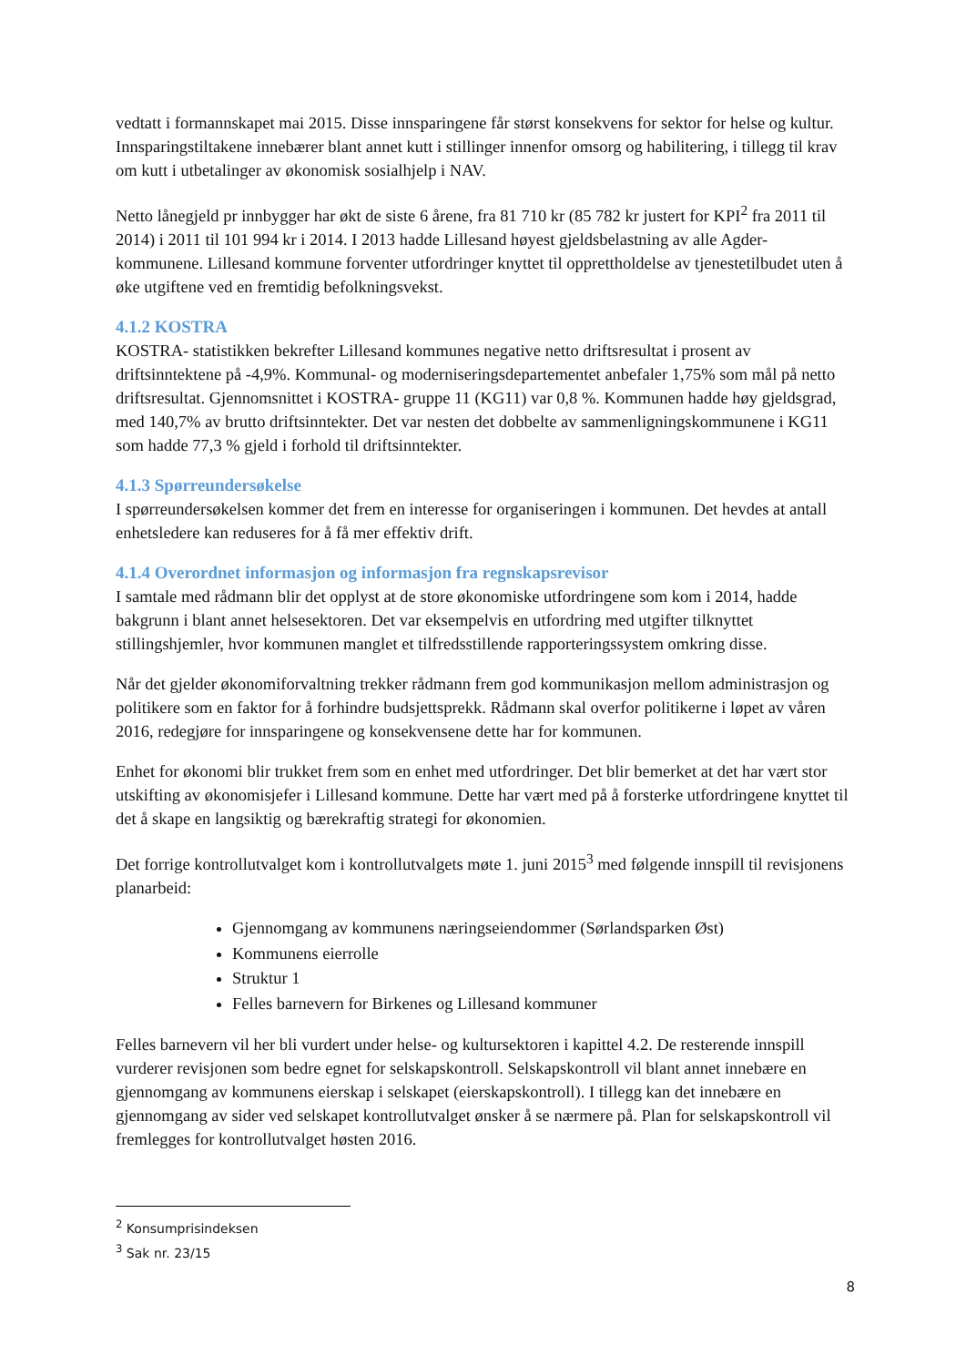vedtatt i formannskapet mai 2015. Disse innsparingene får størst konsekvens for sektor for helse og kultur. Innsparingstiltakene innebærer blant annet kutt i stillinger innenfor omsorg og habilitering, i tillegg til krav om kutt i utbetalinger av økonomisk sosialhjelp i NAV.
Netto lånegjeld pr innbygger har økt de siste 6 årene, fra 81 710 kr (85 782 kr justert for KPI<sup>2</sup> fra 2011 til 2014) i 2011 til 101 994 kr i 2014. I 2013 hadde Lillesand høyest gjeldsbelastning av alle Agder-kommunene. Lillesand kommune forventer utfordringer knyttet til opprettholdelse av tjenestetilbudet uten å øke utgiftene ved en fremtidig befolkningsvekst.
4.1.2 KOSTRA
KOSTRA- statistikken bekrefter Lillesand kommunes negative netto driftsresultat i prosent av driftsinntektene på -4,9%. Kommunal- og moderniseringsdepartementet anbefaler 1,75% som mål på netto driftsresultat. Gjennomsnittet i KOSTRA- gruppe 11 (KG11) var 0,8 %. Kommunen hadde høy gjeldsgrad, med 140,7% av brutto driftsinntekter. Det var nesten det dobbelte av sammenligningskommunene i KG11 som hadde 77,3 % gjeld i forhold til driftsinntekter.
4.1.3 Spørreundersøkelse
I spørreundersøkelsen kommer det frem en interesse for organiseringen i kommunen. Det hevdes at antall enhetsledere kan reduseres for å få mer effektiv drift.
4.1.4 Overordnet informasjon og informasjon fra regnskapsrevisor
I samtale med rådmann blir det opplyst at de store økonomiske utfordringene som kom i 2014, hadde bakgrunn i blant annet helsesektoren. Det var eksempelvis en utfordring med utgifter tilknyttet stillingshjemler, hvor kommunen manglet et tilfredsstillende rapporteringssystem omkring disse.
Når det gjelder økonomiforvaltning trekker rådmann frem god kommunikasjon mellom administrasjon og politikere som en faktor for å forhindre budsjettsprekk. Rådmann skal overfor politikerne i løpet av våren 2016, redegjøre for innsparingene og konsekvensene dette har for kommunen.
Enhet for økonomi blir trukket frem som en enhet med utfordringer. Det blir bemerket at det har vært stor utskifting av økonomisjefer i Lillesand kommune. Dette har vært med på å forsterke utfordringene knyttet til det å skape en langsiktig og bærekraftig strategi for økonomien.
Det forrige kontrollutvalget kom i kontrollutvalgets møte 1. juni 2015<sup>3</sup> med følgende innspill til revisjonens planarbeid:
Gjennomgang av kommunens næringseiendommer (Sørlandsparken Øst)
Kommunens eierrolle
Struktur 1
Felles barnevern for Birkenes og Lillesand kommuner
Felles barnevern vil her bli vurdert under helse- og kultursektoren i kapittel 4.2. De resterende innspill vurderer revisjonen som bedre egnet for selskapskontroll. Selskapskontroll vil blant annet innebære en gjennomgang av kommunens eierskap i selskapet (eierskapskontroll). I tillegg kan det innebære en gjennomgang av sider ved selskapet kontrollutvalget ønsker å se nærmere på. Plan for selskapskontroll vil fremlegges for kontrollutvalget høsten 2016.
<sup>2</sup> Konsumprisindeksen
<sup>3</sup> Sak nr. 23/15
8